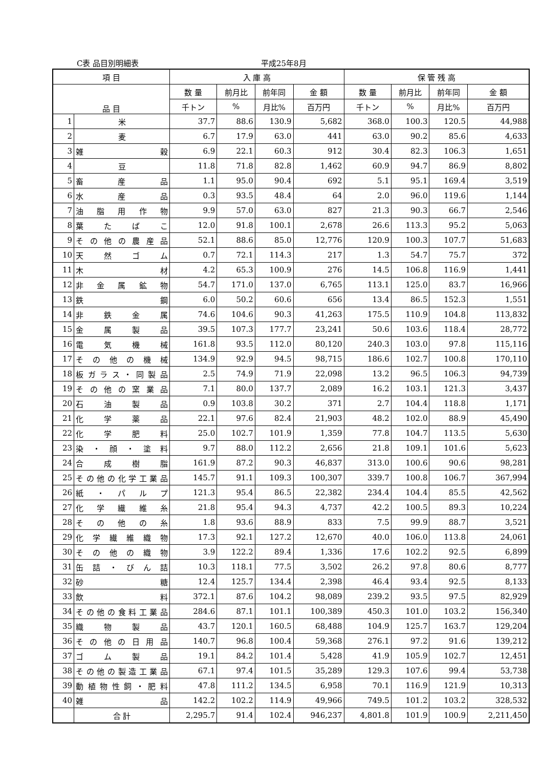C表 品目別明細表 平成25年8月
| 項 目 | | 入 庫 高 | | | | 保 管 残 高 | | | |
| --- | --- | --- | --- | --- | --- | --- | --- | --- | --- |
| 品 目 | | 数 量 | 前月比 | 前年同 | 金 額 | 数 量 | 前月比 | 前年同 | 金 額 |
| | | 千トン | % | 月比% | 百万円 | 千トン | % | 月比% | 百万円 |
| 1 | 米 | 37.7 | 88.6 | 130.9 | 5,682 | 368.0 | 100.3 | 120.5 | 44,988 |
| 2 | 麦 | 6.7 | 17.9 | 63.0 | 441 | 63.0 | 90.2 | 85.6 | 4,633 |
| 3 | 雑 穀 | 6.9 | 22.1 | 60.3 | 912 | 30.4 | 82.3 | 106.3 | 1,651 |
| 4 | 豆 | 11.8 | 71.8 | 82.8 | 1,462 | 60.9 | 94.7 | 86.9 | 8,802 |
| 5 | 畜 産 品 | 1.1 | 95.0 | 90.4 | 692 | 5.1 | 95.1 | 169.4 | 3,519 |
| 6 | 水 産 品 | 0.3 | 93.5 | 48.4 | 64 | 2.0 | 96.0 | 119.6 | 1,144 |
| 7 | 油 脂 用 作 物 | 9.9 | 57.0 | 63.0 | 827 | 21.3 | 90.3 | 66.7 | 2,546 |
| 8 | 葉 た ば こ | 12.0 | 91.8 | 100.1 | 2,678 | 26.6 | 113.3 | 95.2 | 5,063 |
| 9 | その他の農産品 | 52.1 | 88.6 | 85.0 | 12,776 | 120.9 | 100.3 | 107.7 | 51,683 |
| 10 | 天 然 ゴ ム | 0.7 | 72.1 | 114.3 | 217 | 1.3 | 54.7 | 75.7 | 372 |
| 11 | 木 材 | 4.2 | 65.3 | 100.9 | 276 | 14.5 | 106.8 | 116.9 | 1,441 |
| 12 | 非 金 属 鉱 物 | 54.7 | 171.0 | 137.0 | 6,765 | 113.1 | 125.0 | 83.7 | 16,966 |
| 13 | 鉄 鋼 | 6.0 | 50.2 | 60.6 | 656 | 13.4 | 86.5 | 152.3 | 1,551 |
| 14 | 非 鉄 金 属 | 74.6 | 104.6 | 90.3 | 41,263 | 175.5 | 110.9 | 104.8 | 113,832 |
| 15 | 金 属 製 品 | 39.5 | 107.3 | 177.7 | 23,241 | 50.6 | 103.6 | 118.4 | 28,772 |
| 16 | 電 気 機 械 | 161.8 | 93.5 | 112.0 | 80,120 | 240.3 | 103.0 | 97.8 | 115,116 |
| 17 | そ の 他 の 機 械 | 134.9 | 92.9 | 94.5 | 98,715 | 186.6 | 102.7 | 100.8 | 170,110 |
| 18 | 板ガラス・同製品 | 2.5 | 74.9 | 71.9 | 22,098 | 13.2 | 96.5 | 106.3 | 94,739 |
| 19 | その他の窯業品 | 7.1 | 80.0 | 137.7 | 2,089 | 16.2 | 103.1 | 121.3 | 3,437 |
| 20 | 石 油 製 品 | 0.9 | 103.8 | 30.2 | 371 | 2.7 | 104.4 | 118.8 | 1,171 |
| 21 | 化 学 薬 品 | 22.1 | 97.6 | 82.4 | 21,903 | 48.2 | 102.0 | 88.9 | 45,490 |
| 22 | 化 学 肥 料 | 25.0 | 102.7 | 101.9 | 1,359 | 77.8 | 104.7 | 113.5 | 5,630 |
| 23 | 染 ・ 顔 ・ 塗 料 | 9.7 | 88.0 | 112.2 | 2,656 | 21.8 | 109.1 | 101.6 | 5,623 |
| 24 | 合 成 樹 脂 | 161.9 | 87.2 | 90.3 | 46,837 | 313.0 | 100.6 | 90.6 | 98,281 |
| 25 | その他の化学工業品 | 145.7 | 91.1 | 109.3 | 100,307 | 339.7 | 100.8 | 106.7 | 367,994 |
| 26 | 紙 ・ パ ル プ | 121.3 | 95.4 | 86.5 | 22,382 | 234.4 | 104.4 | 85.5 | 42,562 |
| 27 | 化 学 繊 維 糸 | 21.8 | 95.4 | 94.3 | 4,737 | 42.2 | 100.5 | 89.3 | 10,224 |
| 28 | そ の 他 の 糸 | 1.8 | 93.6 | 88.9 | 833 | 7.5 | 99.9 | 88.7 | 3,521 |
| 29 | 化 学 繊 維 織 物 | 17.3 | 92.1 | 127.2 | 12,670 | 40.0 | 106.0 | 113.8 | 24,061 |
| 30 | そ の 他 の 織 物 | 3.9 | 122.2 | 89.4 | 1,336 | 17.6 | 102.2 | 92.5 | 6,899 |
| 31 | 缶 詰 ・ び ん 詰 | 10.3 | 118.1 | 77.5 | 3,502 | 26.2 | 97.8 | 80.6 | 8,777 |
| 32 | 砂 糖 | 12.4 | 125.7 | 134.4 | 2,398 | 46.4 | 93.4 | 92.5 | 8,133 |
| 33 | 飲 料 | 372.1 | 87.6 | 104.2 | 98,089 | 239.2 | 93.5 | 97.5 | 82,929 |
| 34 | その他の食料工業品 | 284.6 | 87.1 | 101.1 | 100,389 | 450.3 | 101.0 | 103.2 | 156,340 |
| 35 | 織 物 製 品 | 43.7 | 120.1 | 160.5 | 68,488 | 104.9 | 125.7 | 163.7 | 129,204 |
| 36 | そ の 他 の 日 用 品 | 140.7 | 96.8 | 100.4 | 59,368 | 276.1 | 97.2 | 91.6 | 139,212 |
| 37 | ゴ ム 製 品 | 19.1 | 84.2 | 101.4 | 5,428 | 41.9 | 105.9 | 102.7 | 12,451 |
| 38 | その他の製造工業品 | 67.1 | 97.4 | 101.5 | 35,289 | 129.3 | 107.6 | 99.4 | 53,738 |
| 39 | 動植物性飼・肥料 | 47.8 | 111.2 | 134.5 | 6,958 | 70.1 | 116.9 | 121.9 | 10,313 |
| 40 | 雑 品 | 142.2 | 102.2 | 114.9 | 49,966 | 749.5 | 101.2 | 103.2 | 328,532 |
| | 合 計 | 2,295.7 | 91.4 | 102.4 | 946,237 | 4,801.8 | 101.9 | 100.9 | 2,211,450 |